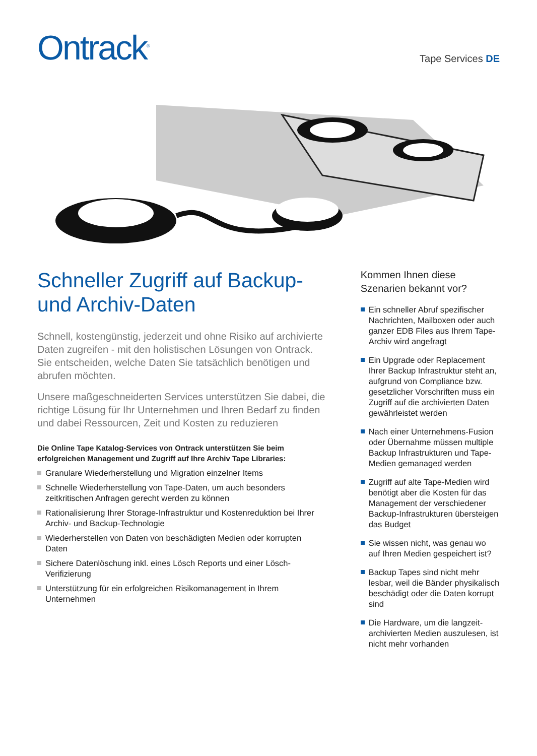Ontrack<sup>®</sup>
Tape Services DE
Schneller Zugriff auf Backup-
und Archiv-Daten
Schnell, kostengünstig, jederzeit und ohne Risiko auf archivierte Daten zugreifen - mit den holistischen Lösungen von Ontrack. Sie entscheiden, welche Daten Sie tatsächlich benötigen und abrufen möchten.
Unsere maßgeschneiderten Services unterstützen Sie dabei, die richtige Lösung für Ihr Unternehmen und Ihren Bedarf zu finden und dabei Ressourcen, Zeit und Kosten zu reduzieren
Die Online Tape Katalog-Services von Ontrack unterstützen Sie beim erfolgreichen Management und Zugriff auf Ihre Archiv Tape Libraries:
Granulare Wiederherstellung und Migration einzelner Items
Schnelle Wiederherstellung von Tape-Daten, um auch besonders zeitkritischen Anfragen gerecht werden zu können
Rationalisierung Ihrer Storage-Infrastruktur und Kostenreduktion bei Ihrer Archiv- und Backup-Technologie
Wiederherstellen von Daten von beschädigten Medien oder korrupten Daten
Sichere Datenlöschung inkl. eines Lösch Reports und einer Lösch-Verifizierung
Unterstützung für ein erfolgreichen Risikomanagement in Ihrem Unternehmen
Kommen Ihnen diese Szenarien bekannt vor?
Ein schneller Abruf spezifischer Nachrichten, Mailboxen oder auch ganzer EDB Files aus Ihrem Tape-Archiv wird angefragt
Ein Upgrade oder Replacement Ihrer Backup Infrastruktur steht an, aufgrund von Compliance bzw. gesetzlicher Vorschriften muss ein Zugriff auf die archivierten Daten gewährleistet werden
Nach einer Unternehmens-Fusion oder Übernahme müssen multiple Backup Infrastrukturen und Tape-Medien gemanaged werden
Zugriff auf alte Tape-Medien wird benötigt aber die Kosten für das Management der verschiedener Backup-Infrastrukturen übersteigen das Budget
Sie wissen nicht, was genau wo auf Ihren Medien gespeichert ist?
Backup Tapes sind nicht mehr lesbar, weil die Bänder physikalisch beschädigt oder die Daten korrupt sind
Die Hardware, um die langzeit-archivierten Medien auszulesen, ist nicht mehr vorhanden